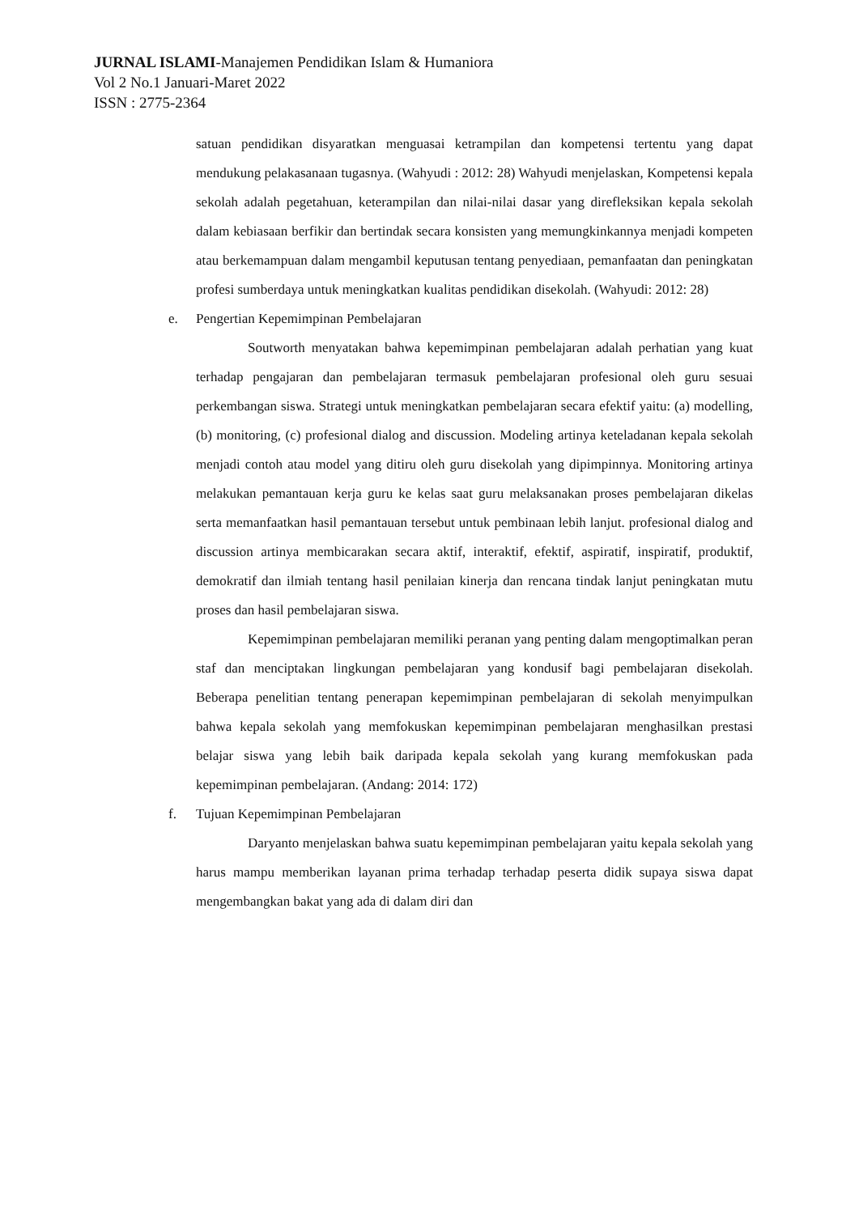JURNAL ISLAMI-Manajemen Pendidikan Islam & Humaniora
Vol 2 No.1 Januari-Maret 2022
ISSN : 2775-2364
satuan pendidikan disyaratkan menguasai ketrampilan dan kompetensi tertentu yang dapat mendukung pelakasanaan tugasnya. (Wahyudi : 2012: 28) Wahyudi menjelaskan, Kompetensi kepala sekolah adalah pegetahuan, keterampilan dan nilai-nilai dasar yang direfleksikan kepala sekolah dalam kebiasaan berfikir dan bertindak secara konsisten yang memungkinkannya menjadi kompeten atau berkemampuan dalam mengambil keputusan tentang penyediaan, pemanfaatan dan peningkatan profesi sumberdaya untuk meningkatkan kualitas pendidikan disekolah. (Wahyudi: 2012: 28)
e. Pengertian Kepemimpinan Pembelajaran
Soutworth menyatakan bahwa kepemimpinan pembelajaran adalah perhatian yang kuat terhadap pengajaran dan pembelajaran termasuk pembelajaran profesional oleh guru sesuai perkembangan siswa. Strategi untuk meningkatkan pembelajaran secara efektif yaitu: (a) modelling, (b) monitoring, (c) profesional dialog and discussion. Modeling artinya keteladanan kepala sekolah menjadi contoh atau model yang ditiru oleh guru disekolah yang dipimpinnya. Monitoring artinya melakukan pemantauan kerja guru ke kelas saat guru melaksanakan proses pembelajaran dikelas serta memanfaatkan hasil pemantauan tersebut untuk pembinaan lebih lanjut. profesional dialog and discussion artinya membicarakan secara aktif, interaktif, efektif, aspiratif, inspiratif, produktif, demokratif dan ilmiah tentang hasil penilaian kinerja dan rencana tindak lanjut peningkatan mutu proses dan hasil pembelajaran siswa.
Kepemimpinan pembelajaran memiliki peranan yang penting dalam mengoptimalkan peran staf dan menciptakan lingkungan pembelajaran yang kondusif bagi pembelajaran disekolah. Beberapa penelitian tentang penerapan kepemimpinan pembelajaran di sekolah menyimpulkan bahwa kepala sekolah yang memfokuskan kepemimpinan pembelajaran menghasilkan prestasi belajar siswa yang lebih baik daripada kepala sekolah yang kurang memfokuskan pada kepemimpinan pembelajaran. (Andang: 2014: 172)
f. Tujuan Kepemimpinan Pembelajaran
Daryanto menjelaskan bahwa suatu kepemimpinan pembelajaran yaitu kepala sekolah yang harus mampu memberikan layanan prima terhadap terhadap peserta didik supaya siswa dapat mengembangkan bakat yang ada di dalam diri dan